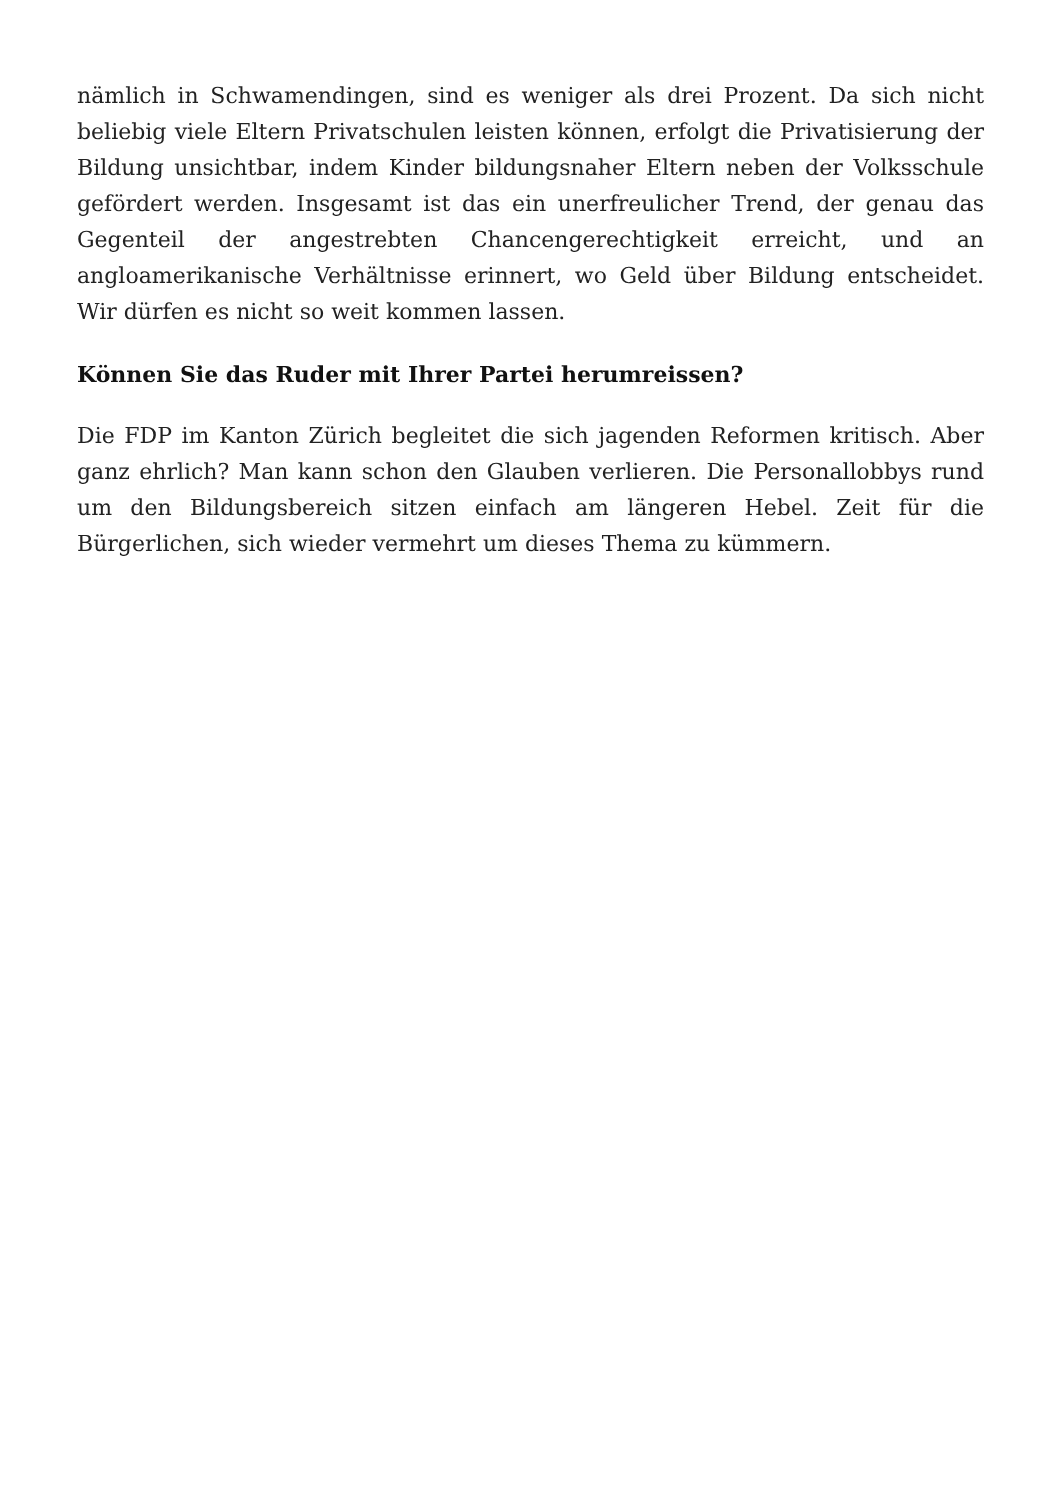nämlich in Schwamendingen, sind es weniger als drei Prozent. Da sich nicht beliebig viele Eltern Privatschulen leisten können, erfolgt die Privatisierung der Bildung unsichtbar, indem Kinder bildungsnaher Eltern neben der Volksschule gefördert werden. Insgesamt ist das ein unerfreulicher Trend, der genau das Gegenteil der angestrebten Chancengerechtigkeit erreicht, und an angloamerikanische Verhältnisse erinnert, wo Geld über Bildung entscheidet. Wir dürfen es nicht so weit kommen lassen.
Können Sie das Ruder mit Ihrer Partei herumreissen?
Die FDP im Kanton Zürich begleitet die sich jagenden Reformen kritisch. Aber ganz ehrlich? Man kann schon den Glauben verlieren. Die Personallobbys rund um den Bildungsbereich sitzen einfach am längeren Hebel. Zeit für die Bürgerlichen, sich wieder vermehrt um dieses Thema zu kümmern.